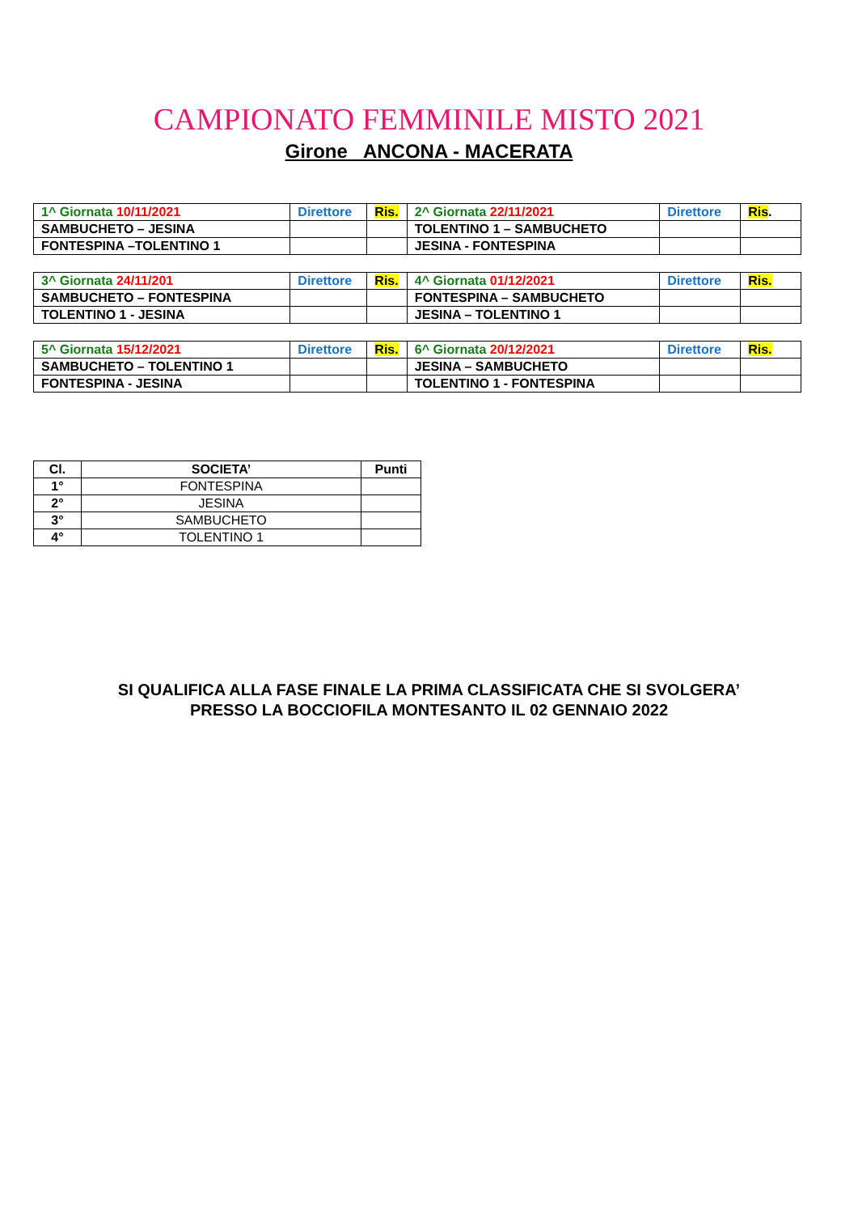CAMPIONATO FEMMINILE MISTO 2021
Girone ANCONA - MACERATA
| 1^ Giornata 10/11/2021 | Direttore | Ris. | 2^ Giornata 22/11/2021 | Direttore | Ris . |
| SAMBUCHETO – JESINA | | | TOLENTINO 1 – SAMBUCHETO | | |
| FONTESPINA –TOLENTINO 1 | | | JESINA - FONTESPINA | | |
| 3^ Giornata 24/11/201 | Direttore | Ris. | 4^ Giornata 01/12/2021 | Direttore | Ris. |
| SAMBUCHETO – FONTESPINA | | | FONTESPINA – SAMBUCHETO | | |
| TOLENTINO 1 - JESINA | | | JESINA – TOLENTINO 1 | | |
| 5^ Giornata 15/12/2021 | Direttore | Ris. | 6^ Giornata 20/12/2021 | Direttore | Ris. |
| SAMBUCHETO – TOLENTINO 1 | | | JESINA – SAMBUCHETO | | |
| FONTESPINA - JESINA | | | TOLENTINO 1 - FONTESPINA | | |
| Cl. | SOCIETA’ | Punti |
| --- | --- | --- |
| 1° | FONTESPINA | |
| 2° | JESINA | |
| 3° | SAMBUCHETO | |
| 4° | TOLENTINO 1 | |
SI QUALIFICA ALLA FASE FINALE LA PRIMA CLASSIFICATA CHE SI SVOLGERA’
PRESSO LA BOCCIOFILA MONTESANTO IL 02 GENNAIO 2022